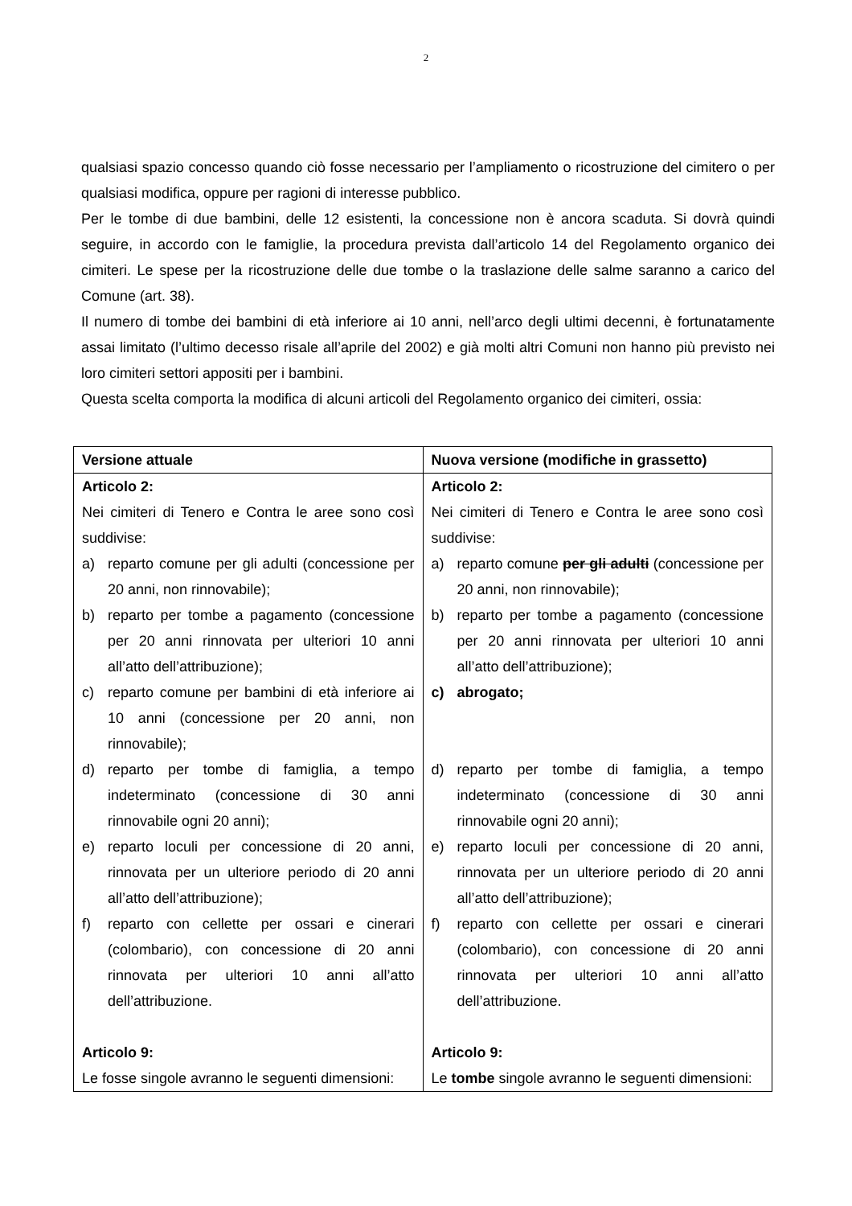2
qualsiasi spazio concesso quando ciò fosse necessario per l’ampliamento o ricostruzione del cimitero o per qualsiasi modifica, oppure per ragioni di interesse pubblico.
Per le tombe di due bambini, delle 12 esistenti, la concessione non è ancora scaduta. Si dovrà quindi seguire, in accordo con le famiglie, la procedura prevista dall’articolo 14 del Regolamento organico dei cimiteri. Le spese per la ricostruzione delle due tombe o la traslazione delle salme saranno a carico del Comune (art. 38).
Il numero di tombe dei bambini di età inferiore ai 10 anni, nell’arco degli ultimi decenni, è fortunatamente assai limitato (l’ultimo decesso risale all’aprile del 2002) e già molti altri Comuni non hanno più previsto nei loro cimiteri settori appositi per i bambini.
Questa scelta comporta la modifica di alcuni articoli del Regolamento organico dei cimiteri, ossia:
| Versione attuale | Nuova versione (modifiche in grassetto) |
| --- | --- |
| Articolo 2: Nei cimiteri di Tenero e Contra le aree sono così suddivise: a) reparto comune per gli adulti (concessione per 20 anni, non rinnovabile); b) reparto per tombe a pagamento (concessione per 20 anni rinnovata per ulteriori 10 anni all’atto dell’attribuzione); c) reparto comune per bambini di età inferiore ai 10 anni (concessione per 20 anni, non rinnovabile); d) reparto per tombe di famiglia, a tempo indeterminato (concessione di 30 anni rinnovabile ogni 20 anni); e) reparto loculi per concessione di 20 anni, rinnovata per un ulteriore periodo di 20 anni all’atto dell’attribuzione); f) reparto con cellette per ossari e cinerari (colombario), con concessione di 20 anni rinnovata per ulteriori 10 anni all’atto dell’attribuzione. Articolo 9: Le fosse singole avranno le seguenti dimensioni: | Articolo 2: Nei cimiteri di Tenero e Contra le aree sono così suddivise: a) reparto comune per gli adulti (concessione per 20 anni, non rinnovabile); b) reparto per tombe a pagamento (concessione per 20 anni rinnovata per ulteriori 10 anni all’atto dell’attribuzione); c) abrogato; d) reparto per tombe di famiglia, a tempo indeterminato (concessione di 30 anni rinnovabile ogni 20 anni); e) reparto loculi per concessione di 20 anni, rinnovata per un ulteriore periodo di 20 anni all’atto dell’attribuzione); f) reparto con cellette per ossari e cinerari (colombario), con concessione di 20 anni rinnovata per ulteriori 10 anni all’atto dell’attribuzione. Articolo 9: Le tombe singole avranno le seguenti dimensioni: |